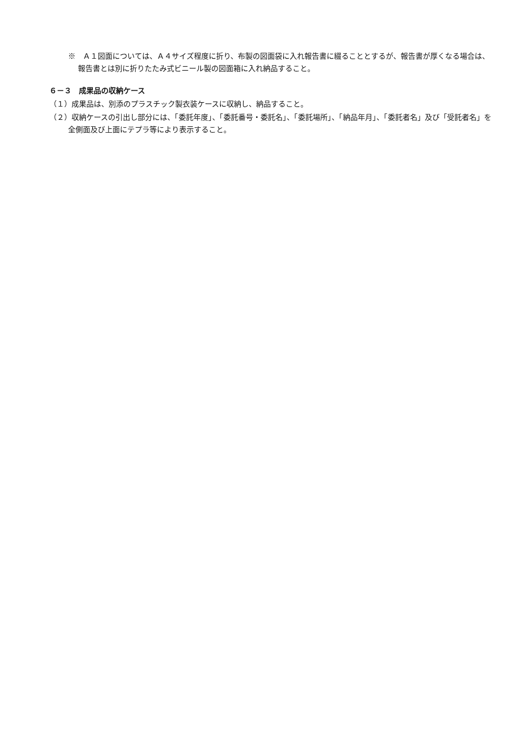※　Ａ１図面については、Ａ４サイズ程度に折り、布製の図面袋に入れ報告書に綴ることとするが、報告書が厚くなる場合は、報告書とは別に折りたたみ式ビニール製の図面箱に入れ納品すること。
６－３　成果品の収納ケース
（１）成果品は、別添のプラスチック製衣装ケースに収納し、納品すること。
（２）収納ケースの引出し部分には、「委託年度」、「委託番号・委託名」、「委託場所」、「納品年月」、「委託者名」及び「受託者名」を全側面及び上面にテプラ等により表示すること。